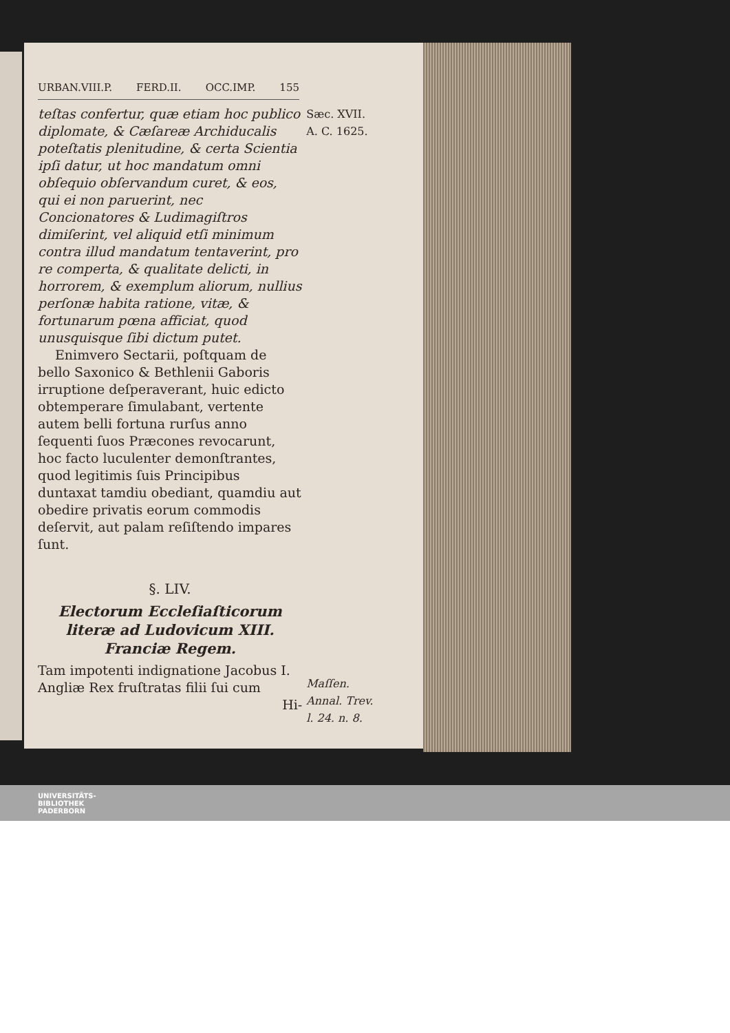URBAN.VIII.P. FERD.II. OCC.IMP. 155
teſtas confertur, quæ etiam hoc publico diplomate, & Cæſareæ Archiducalis poteſtatis plenitudine, & certa Scientia ipſi datur, ut hoc mandatum omni obſequio obſervandum curet, & eos, qui ei non paruerint, nec Concionatores & Ludimagiſtros dimiſerint, vel aliquid etſi minimum contra illud mandatum tentaverint, pro re comperta, & qualitate delicti, in horrorem, & exemplum aliorum, nullius perſonæ habita ratione, vitæ, & fortunarum pœna afficiat, quod unusquisque ſibi dictum putet.
Enimvero Sectarii, poſtquam de bello Saxonico & Bethlenii Gaboris irruptione deſperaverant, huic edicto obtemperare ſimulabant, vertente autem belli fortuna rurſus anno ſequenti ſuos Præcones revocarunt, hoc facto luculenter demonſtrantes, quod legitimis ſuis Principibus duntaxat tamdiu obediant, quamdiu aut obedire privatis eorum commodis deſervit, aut palam reſiſtendo impares ſunt.
§. LIV.
Electorum Eccleſiaſticorum literæ ad Ludovicum XIII. Franciæ Regem.
Tam impotenti indignatione Jacobus I. Angliæ Rex fruſtratas filii ſui cum
Hi-
Sæc. XVII.
A. C. 1625.
Maſſen. Annal. Trev. l. 24. n. 8.
UNIVERSITÄTS-
BIBLIOTHEK
PADERBORN